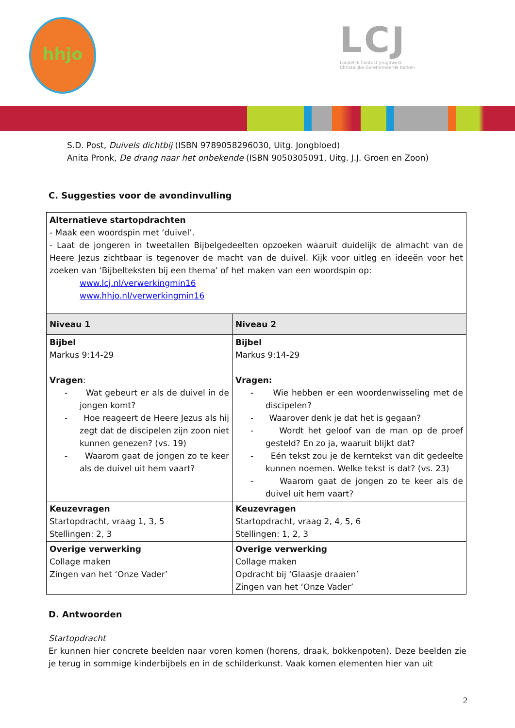hhjo
LCJ
Landelijk Contact Jeugdwerk
Christelijke Gereformeerde Kerken
S.D. Post, Duivels dichtbij (ISBN 9789058296030, Uitg. Jongbloed)
Anita Pronk, De drang naar het onbekende (ISBN 9050305091, Uitg. J.J. Groen en Zoon)
C. Suggesties voor de avondinvulling
| Alternatieve startopdrachten - Maak een woordspin met ‘duivel’. - Laat de jongeren in tweetallen Bijbelgedeelten opzoeken waaruit duidelijk de almacht van de Heere Jezus zichtbaar is tegenover de macht van de duivel. Kijk voor uitleg en ideeën voor het zoeken van ‘Bijbelteksten bij een thema’ of het maken van een woordspin op: www.lcj.nl/verwerkingmin16 www.hhjo.nl/verwerkingmin16 | |
| Niveau 1 | Niveau 2 |
| Bijbel Markus 9:14-29 Vragen : - Wat gebeurt er als de duivel in de jongen komt? - Hoe reageert de Heere Jezus als hij zegt dat de discipelen zijn zoon niet kunnen genezen? (vs. 19) - Waarom gaat de jongen zo te keer als de duivel uit hem vaart? | Bijbel Markus 9:14-29 Vragen: - Wie hebben er een woordenwisseling met de discipelen? - Waarover denk je dat het is gegaan? - Wordt het geloof van de man op de proef gesteld? En zo ja, waaruit blijkt dat? - Eén tekst zou je de kerntekst van dit gedeelte kunnen noemen. Welke tekst is dat? (vs. 23) - Waarom gaat de jongen zo te keer als de duivel uit hem vaart? |
| Keuzevragen Startopdracht, vraag 1, 3, 5 Stellingen: 2, 3 | Keuzevragen Startopdracht, vraag 2, 4, 5, 6 Stellingen: 1, 2, 3 |
| Overige verwerking Collage maken Zingen van het ‘Onze Vader’ | Overige verwerking Collage maken Opdracht bij ‘Glaasje draaien’ Zingen van het ‘Onze Vader’ |
D. Antwoorden
Startopdracht
Er kunnen hier concrete beelden naar voren komen (horens, draak, bokkenpoten). Deze beelden zie je terug in sommige kinderbijbels en in de schilderkunst. Vaak komen elementen hier van uit
2